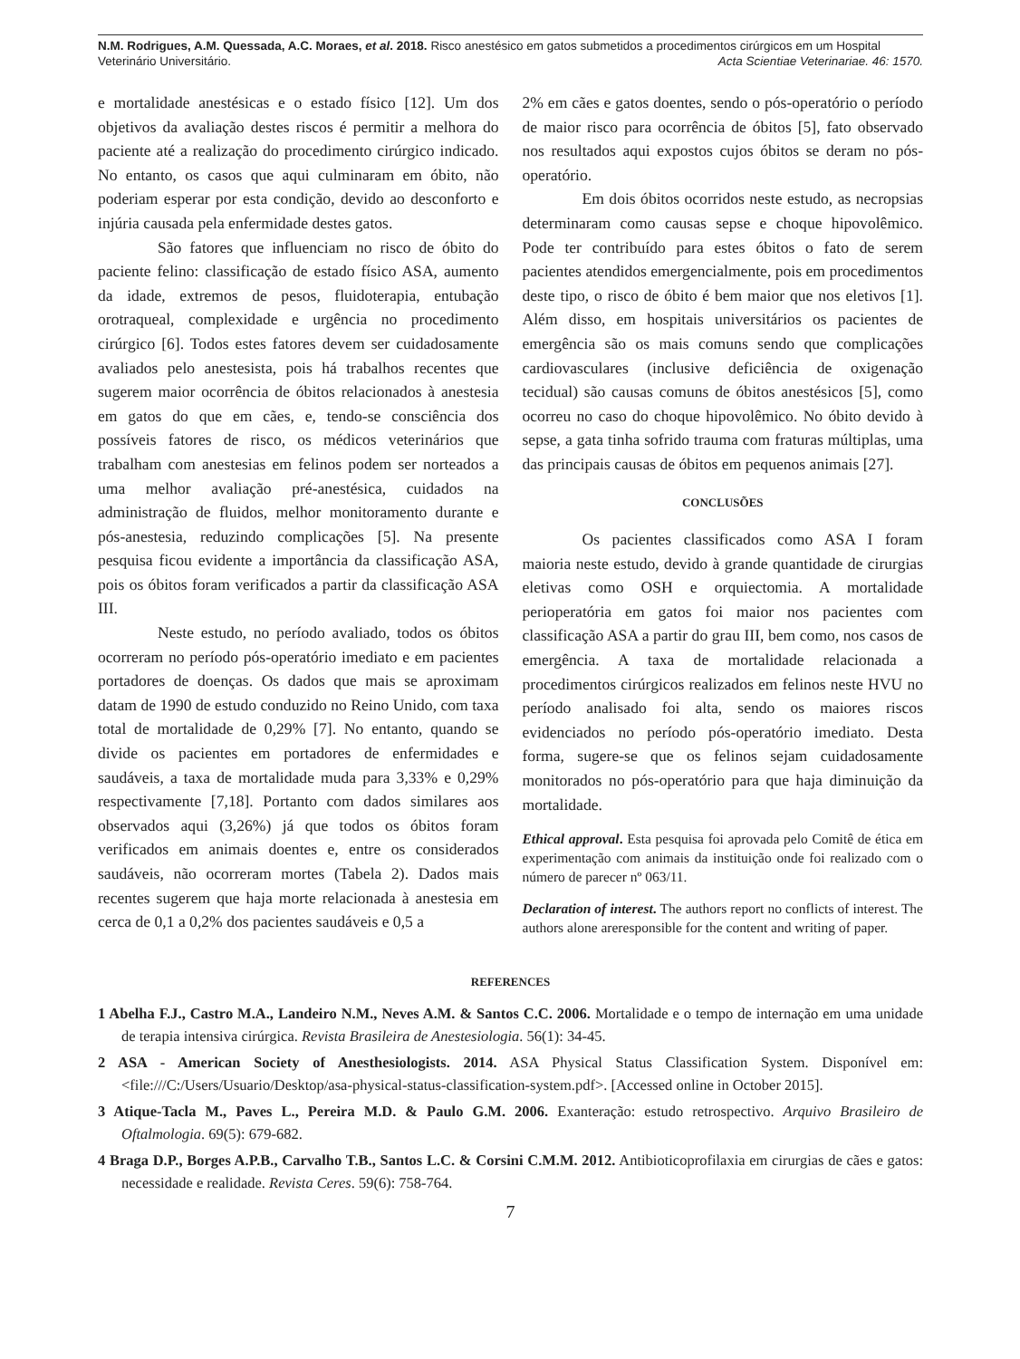N.M. Rodrigues, A.M. Quessada, A.C. Moraes, et al. 2018. Risco anestésico em gatos submetidos a procedimentos cirúrgicos em um Hospital Veterinário Universitário. Acta Scientiae Veterinariae. 46: 1570.
e mortalidade anestésicas e o estado físico [12]. Um dos objetivos da avaliação destes riscos é permitir a melhora do paciente até a realização do procedimento cirúrgico indicado. No entanto, os casos que aqui culminaram em óbito, não poderiam esperar por esta condição, devido ao desconforto e injúria causada pela enfermidade destes gatos.
São fatores que influenciam no risco de óbito do paciente felino: classificação de estado físico ASA, aumento da idade, extremos de pesos, fluidoterapia, entubação orotraqueal, complexidade e urgência no procedimento cirúrgico [6]. Todos estes fatores devem ser cuidadosamente avaliados pelo anestesista, pois há trabalhos recentes que sugerem maior ocorrência de óbitos relacionados à anestesia em gatos do que em cães, e, tendo-se consciência dos possíveis fatores de risco, os médicos veterinários que trabalham com anestesias em felinos podem ser norteados a uma melhor avaliação pré-anestésica, cuidados na administração de fluidos, melhor monitoramento durante e pós-anestesia, reduzindo complicações [5]. Na presente pesquisa ficou evidente a importância da classificação ASA, pois os óbitos foram verificados a partir da classificação ASA III.
Neste estudo, no período avaliado, todos os óbitos ocorreram no período pós-operatório imediato e em pacientes portadores de doenças. Os dados que mais se aproximam datam de 1990 de estudo conduzido no Reino Unido, com taxa total de mortalidade de 0,29% [7]. No entanto, quando se divide os pacientes em portadores de enfermidades e saudáveis, a taxa de mortalidade muda para 3,33% e 0,29% respectivamente [7,18]. Portanto com dados similares aos observados aqui (3,26%) já que todos os óbitos foram verificados em animais doentes e, entre os considerados saudáveis, não ocorreram mortes (Tabela 2). Dados mais recentes sugerem que haja morte relacionada à anestesia em cerca de 0,1 a 0,2% dos pacientes saudáveis e 0,5 a
2% em cães e gatos doentes, sendo o pós-operatório o período de maior risco para ocorrência de óbitos [5], fato observado nos resultados aqui expostos cujos óbitos se deram no pós-operatório.
Em dois óbitos ocorridos neste estudo, as necropsias determinaram como causas sepse e choque hipovolêmico. Pode ter contribuído para estes óbitos o fato de serem pacientes atendidos emergencialmente, pois em procedimentos deste tipo, o risco de óbito é bem maior que nos eletivos [1]. Além disso, em hospitais universitários os pacientes de emergência são os mais comuns sendo que complicações cardiovasculares (inclusive deficiência de oxigenação tecidual) são causas comuns de óbitos anestésicos [5], como ocorreu no caso do choque hipovolêmico. No óbito devido à sepse, a gata tinha sofrido trauma com fraturas múltiplas, uma das principais causas de óbitos em pequenos animais [27].
CONCLUSÕES
Os pacientes classificados como ASA I foram maioria neste estudo, devido à grande quantidade de cirurgias eletivas como OSH e orquiectomia. A mortalidade perioperatória em gatos foi maior nos pacientes com classificação ASA a partir do grau III, bem como, nos casos de emergência. A taxa de mortalidade relacionada a procedimentos cirúrgicos realizados em felinos neste HVU no período analisado foi alta, sendo os maiores riscos evidenciados no período pós-operatório imediato. Desta forma, sugere-se que os felinos sejam cuidadosamente monitorados no pós-operatório para que haja diminuição da mortalidade.
Ethical approval. Esta pesquisa foi aprovada pelo Comitê de ética em experimentação com animais da instituição onde foi realizado com o número de parecer nº 063/11.
Declaration of interest. The authors report no conflicts of interest. The authors alone areresponsible for the content and writing of paper.
REFERENCES
1 Abelha F.J., Castro M.A., Landeiro N.M., Neves A.M. & Santos C.C. 2006. Mortalidade e o tempo de internação em uma unidade de terapia intensiva cirúrgica. Revista Brasileira de Anestesiologia. 56(1): 34-45.
2 ASA - American Society of Anesthesiologists. 2014. ASA Physical Status Classification System. Disponível em: <file:///C:/Users/Usuario/Desktop/asa-physical-status-classification-system.pdf>. [Accessed online in October 2015].
3 Atique-Tacla M., Paves L., Pereira M.D. & Paulo G.M. 2006. Exanteração: estudo retrospectivo. Arquivo Brasileiro de Oftalmologia. 69(5): 679-682.
4 Braga D.P., Borges A.P.B., Carvalho T.B., Santos L.C. & Corsini C.M.M. 2012. Antibioticoprofilaxia em cirurgias de cães e gatos: necessidade e realidade. Revista Ceres. 59(6): 758-764.
7